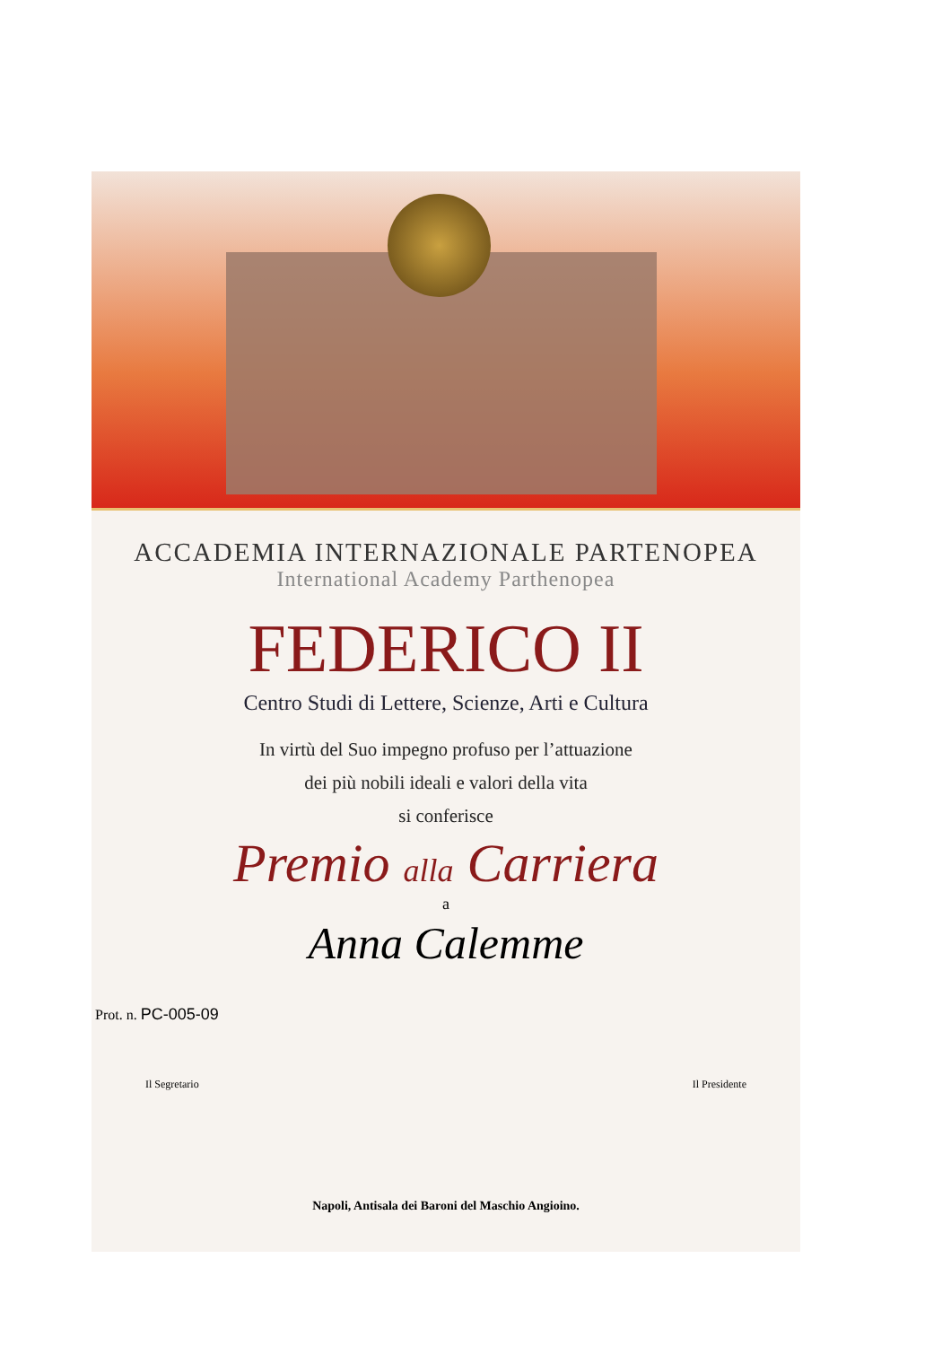ACCADEMIA INTERNAZIONALE PARTENOPEA
International Academy Parthenopea
FEDERICO II
Centro Studi di Lettere, Scienze, Arti e Cultura
In virtù del Suo impegno profuso per l’attuazione
dei più nobili ideali e valori della vita
si conferisce
Premio alla Carriera
a
Anna Calemme
Prot. n. PC-005-09
Il Segretario Il Presidente
Napoli, Antisala dei Baroni del Maschio Angioino.